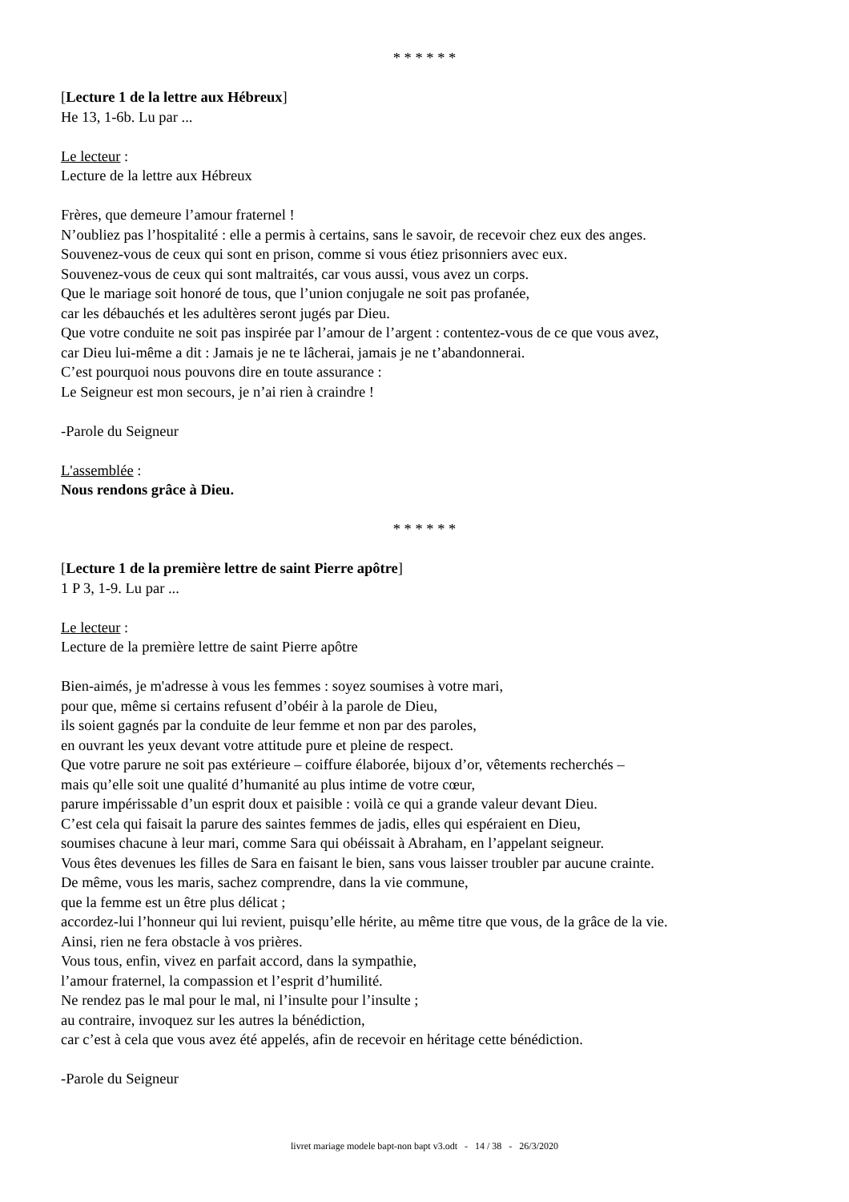* * * * * *
[Lecture 1 de la lettre aux Hébreux]
He 13, 1-6b. Lu par ...
Le lecteur :
Lecture de la lettre aux Hébreux
Frères, que demeure l’amour fraternel !
N’oubliez pas l’hospitalité : elle a permis à certains, sans le savoir, de recevoir chez eux des anges.
Souvenez-vous de ceux qui sont en prison, comme si vous étiez prisonniers avec eux.
Souvenez-vous de ceux qui sont maltraités, car vous aussi, vous avez un corps.
Que le mariage soit honoré de tous, que l’union conjugale ne soit pas profanée,
car les débauchés et les adultères seront jugés par Dieu.
Que votre conduite ne soit pas inspirée par l’amour de l’argent : contentez-vous de ce que vous avez,
car Dieu lui-même a dit : Jamais je ne te lâcherai, jamais je ne t’abandonnerai.
C’est pourquoi nous pouvons dire en toute assurance :
Le Seigneur est mon secours, je n’ai rien à craindre !
-Parole du Seigneur
L'assemblée :
Nous rendons grâce à Dieu.
* * * * * *
[Lecture 1 de la première lettre de saint Pierre apôtre]
1 P 3, 1-9. Lu par ...
Le lecteur :
Lecture de la première lettre de saint Pierre apôtre
Bien-aimés, je m'adresse à vous les femmes : soyez soumises à votre mari,
pour que, même si certains refusent d’obéir à la parole de Dieu,
ils soient gagnés par la conduite de leur femme et non par des paroles,
en ouvrant les yeux devant votre attitude pure et pleine de respect.
Que votre parure ne soit pas extérieure – coiffure élaborée, bijoux d’or, vêtements recherchés –
mais qu’elle soit une qualité d’humanité au plus intime de votre cœur,
parure impérissable d’un esprit doux et paisible : voilà ce qui a grande valeur devant Dieu.
C’est cela qui faisait la parure des saintes femmes de jadis, elles qui espéraient en Dieu,
soumises chacune à leur mari, comme Sara qui obéissait à Abraham, en l’appelant seigneur.
Vous êtes devenues les filles de Sara en faisant le bien, sans vous laisser troubler par aucune crainte.
De même, vous les maris, sachez comprendre, dans la vie commune,
que la femme est un être plus délicat ;
accordez-lui l’honneur qui lui revient, puisqu’elle hérite, au même titre que vous, de la grâce de la vie.
Ainsi, rien ne fera obstacle à vos prières.
Vous tous, enfin, vivez en parfait accord, dans la sympathie,
l’amour fraternel, la compassion et l’esprit d’humilité.
Ne rendez pas le mal pour le mal, ni l’insulte pour l’insulte ;
au contraire, invoquez sur les autres la bénédiction,
car c’est à cela que vous avez été appelés, afin de recevoir en héritage cette bénédiction.
-Parole du Seigneur
livret mariage modele bapt-non bapt v3.odt - 14 / 38 - 26/3/2020